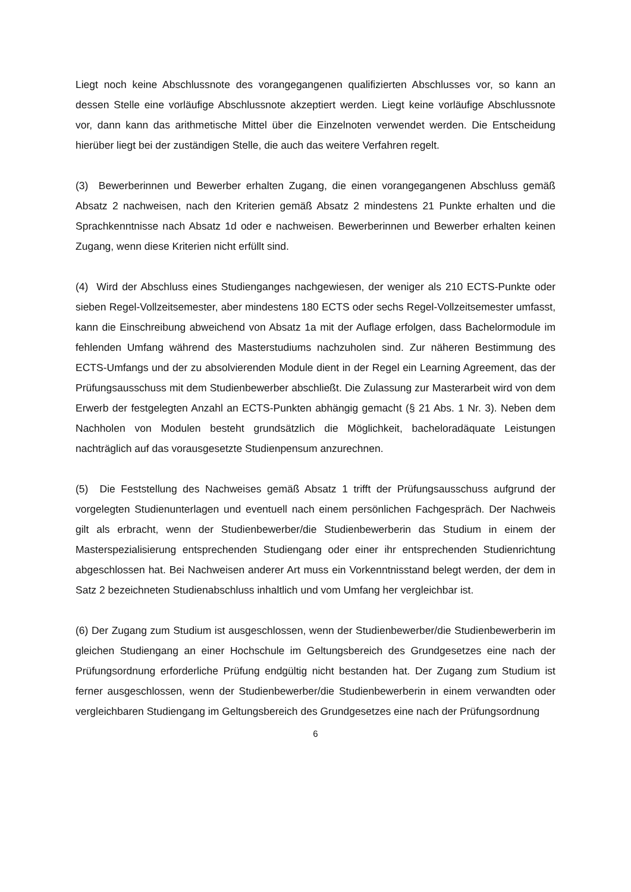Liegt noch keine Abschlussnote des vorangegangenen qualifizierten Abschlusses vor, so kann an dessen Stelle eine vorläufige Abschlussnote akzeptiert werden. Liegt keine vorläufige Abschlussnote vor, dann kann das arithmetische Mittel über die Einzelnoten verwendet werden. Die Entscheidung hierüber liegt bei der zuständigen Stelle, die auch das weitere Verfahren regelt.
(3) Bewerberinnen und Bewerber erhalten Zugang, die einen vorangegangenen Abschluss gemäß Absatz 2 nachweisen, nach den Kriterien gemäß Absatz 2 mindestens 21 Punkte erhalten und die Sprachkenntnisse nach Absatz 1d oder e nachweisen. Bewerberinnen und Bewerber erhalten keinen Zugang, wenn diese Kriterien nicht erfüllt sind.
(4) Wird der Abschluss eines Studienganges nachgewiesen, der weniger als 210 ECTS-Punkte oder sieben Regel-Vollzeitsemester, aber mindestens 180 ECTS oder sechs Regel-Vollzeitsemester umfasst, kann die Einschreibung abweichend von Absatz 1a mit der Auflage erfolgen, dass Bachelormodule im fehlenden Umfang während des Masterstudiums nachzuholen sind. Zur näheren Bestimmung des ECTS-Umfangs und der zu absolvierenden Module dient in der Regel ein Learning Agreement, das der Prüfungsausschuss mit dem Studienbewerber abschließt. Die Zulassung zur Masterarbeit wird von dem Erwerb der festgelegten Anzahl an ECTS-Punkten abhängig gemacht (§ 21 Abs. 1 Nr. 3). Neben dem Nachholen von Modulen besteht grundsätzlich die Möglichkeit, bacheloradäquate Leistungen nachträglich auf das vorausgesetzte Studienpensum anzurechnen.
(5) Die Feststellung des Nachweises gemäß Absatz 1 trifft der Prüfungsausschuss aufgrund der vorgelegten Studienunterlagen und eventuell nach einem persönlichen Fachgespräch. Der Nachweis gilt als erbracht, wenn der Studienbewerber/die Studienbewerberin das Studium in einem der Masterspezialisierung entsprechenden Studiengang oder einer ihr entsprechenden Studienrichtung abgeschlossen hat. Bei Nachweisen anderer Art muss ein Vorkenntnisstand belegt werden, der dem in Satz 2 bezeichneten Studienabschluss inhaltlich und vom Umfang her vergleichbar ist.
(6) Der Zugang zum Studium ist ausgeschlossen, wenn der Studienbewerber/die Studienbewerberin im gleichen Studiengang an einer Hochschule im Geltungsbereich des Grundgesetzes eine nach der Prüfungsordnung erforderliche Prüfung endgültig nicht bestanden hat. Der Zugang zum Studium ist ferner ausgeschlossen, wenn der Studienbewerber/die Studienbewerberin in einem verwandten oder vergleichbaren Studiengang im Geltungsbereich des Grundgesetzes eine nach der Prüfungsordnung
6